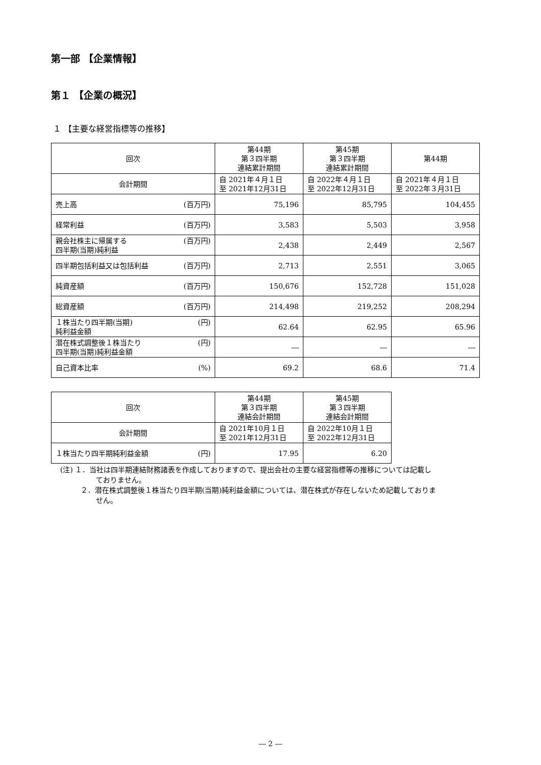第一部 【企業情報】
第１ 【企業の概況】
１ 【主要な経営指標等の推移】
| 回次 | 第44期 第３四半期 連結累計期間 | 第45期 第３四半期 連結累計期間 | 第44期 |
| --- | --- | --- | --- |
| 会計期間 | 自 2021年４月１日 至 2021年12月31日 | 自 2022年４月１日 至 2022年12月31日 | 自 2021年４月１日 至 2022年３月31日 |
| 売上高 (百万円) | 75,196 | 85,795 | 104,455 |
| 経常利益 (百万円) | 3,583 | 5,503 | 3,958 |
| (百万円) 親会社株主に帰属する 四半期(当期)純利益 | 2,438 | 2,449 | 2,567 |
| 四半期包括利益又は包括利益 (百万円) | 2,713 | 2,551 | 3,065 |
| 純資産額 (百万円) | 150,676 | 152,728 | 151,028 |
| 総資産額 (百万円) | 214,498 | 219,252 | 208,294 |
| (円) １株当たり四半期(当期) 純利益金額 | 62.64 | 62.95 | 65.96 |
| (円) 潜在株式調整後１株当たり 四半期(当期)純利益金額 | ― | ― | ― |
| 自己資本比率 (%) | 69.2 | 68.6 | 71.4 |
| 回次 | 第44期 第３四半期 連結会計期間 | 第45期 第３四半期 連結会計期間 |
| --- | --- | --- |
| 会計期間 | 自 2021年10月１日 至 2021年12月31日 | 自 2022年10月１日 至 2022年12月31日 |
| １株当たり四半期純利益金額 (円) | 17.95 | 6.20 |
(注) １．当社は四半期連結財務諸表を作成しておりますので、提出会社の主要な経営指標等の推移については記載し
ておりません。
２．潜在株式調整後１株当たり四半期(当期)純利益金額については、潜在株式が存在しないため記載しておりま
せん。
― 2 ―